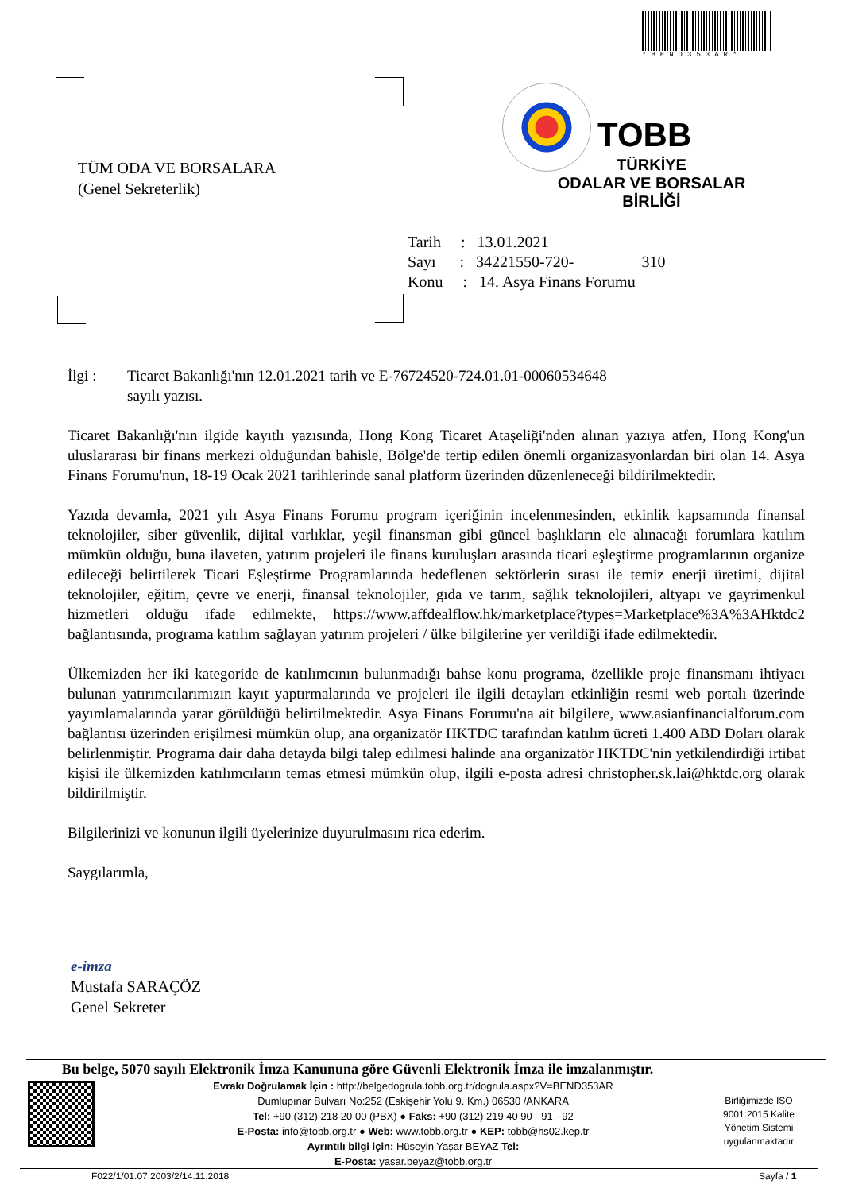*BEND353AR*
TÜM ODA VE BORSALARA
(Genel Sekreterlik)
TOBB
TÜRKİYE
ODALAR VE BORSALAR
BİRLİĞİ
Tarih : 13.01.2021
Sayı : 34221550-720- 310
Konu : 14. Asya Finans Forumu
İlgi : Ticaret Bakanlığı'nın 12.01.2021 tarih ve E-76724520-724.01.01-00060534648
sayılı yazısı.
Ticaret Bakanlığı'nın ilgide kayıtlı yazısında, Hong Kong Ticaret Ataşeliği'nden alınan yazıya atfen, Hong Kong'un uluslararası bir finans merkezi olduğundan bahisle, Bölge'de tertip edilen önemli organizasyonlardan biri olan 14. Asya Finans Forumu'nun, 18-19 Ocak 2021 tarihlerinde sanal platform üzerinden düzenleneceği bildirilmektedir.
Yazıda devamla, 2021 yılı Asya Finans Forumu program içeriğinin incelenmesinden, etkinlik kapsamında finansal teknolojiler, siber güvenlik, dijital varlıklar, yeşil finansman gibi güncel başlıkların ele alınacağı forumlara katılım mümkün olduğu, buna ilaveten, yatırım projeleri ile finans kuruluşları arasında ticari eşleştirme programlarının organize edileceği belirtilerek Ticari Eşleştirme Programlarında hedeflenen sektörlerin sırası ile temiz enerji üretimi, dijital teknolojiler, eğitim, çevre ve enerji, finansal teknolojiler, gıda ve tarım, sağlık teknolojileri, altyapı ve gayrimenkul hizmetleri olduğu ifade edilmekte, https://www.affdealflow.hk/marketplace?types=Marketplace%3A%3AHktdc2 bağlantısında, programa katılım sağlayan yatırım projeleri / ülke bilgilerine yer verildiği ifade edilmektedir.
Ülkemizden her iki kategoride de katılımcının bulunmadığı bahse konu programa, özellikle proje finansmanı ihtiyacı bulunan yatırımcılarımızın kayıt yaptırmalarında ve projeleri ile ilgili detayları etkinliğin resmi web portalı üzerinde yayımlamalarında yarar görüldüğü belirtilmektedir. Asya Finans Forumu'na ait bilgilere, www.asianfinancialforum.com bağlantısı üzerinden erişilmesi mümkün olup, ana organizatör HKTDC tarafından katılım ücreti 1.400 ABD Doları olarak belirlenmiştir. Programa dair daha detayda bilgi talep edilmesi halinde ana organizatör HKTDC'nin yetkilendirdiği irtibat kişisi ile ülkemizden katılımcıların temas etmesi mümkün olup, ilgili e-posta adresi christopher.sk.lai@hktdc.org olarak bildirilmiştir.
Bilgilerinizi ve konunun ilgili üyelerinize duyurulmasını rica ederim.
Saygılarımla,
e-imza
Mustafa SARAÇÖZ
Genel Sekreter
Bu belge, 5070 sayılı Elektronik İmza Kanununa göre Güvenli Elektronik İmza ile imzalanmıştır.
Evrakı Doğrulamak İçin : http://belgedogrula.tobb.org.tr/dogrula.aspx?V=BEND353AR
Dumlupınar Bulvarı No:252 (Eskişehir Yolu 9. Km.) 06530 /ANKARA
Tel: +90 (312) 218 20 00 (PBX) ● Faks: +90 (312) 219 40 90 - 91 - 92
E-Posta: info@tobb.org.tr ● Web: www.tobb.org.tr ● KEP: tobb@hs02.kep.tr
Ayrıntılı bilgi için: Hüseyin Yaşar BEYAZ Tel:
E-Posta: yasar.beyaz@tobb.org.tr
Birliğimizde ISO 9001:2015 Kalite Yönetim Sistemi uygulanmaktadır
F022/1/01.07.2003/2/14.11.2018 Sayfa / 1